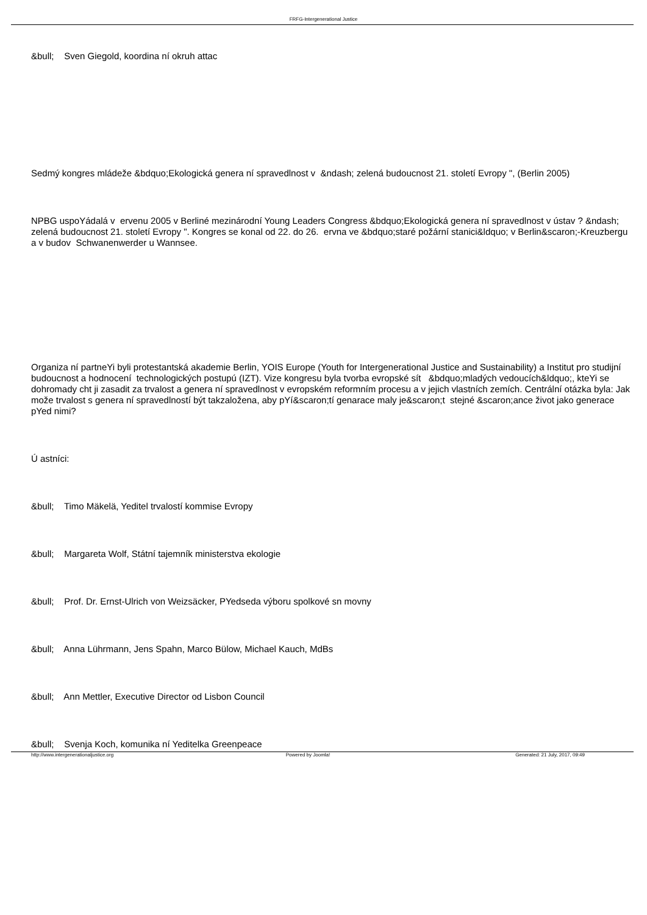FRFG-Intergenerational Justice
&bull; Sven Giegold, koordina ní okruh attac
Sedmý kongres mládeže &bdquo;Ekologická genera ní spravedlnost v &ndash; zelená budoucnost 21. století Evropy ", (Berlin 2005)
NPBG uspoYádalá v ervenu 2005 v Berliné mezinárodní Young Leaders Congress &bdquo;Ekologická genera ní spravedlnost v ústav ? &ndash; zelená budoucnost 21. století Evropy ". Kongres se konal od 22. do 26. ervna ve &bdquo;staré požární stanici&ldquo; v Berlin&scaron;-Kreuzbergu a v budov Schwanenwerder u Wannsee.
Organiza ní partneYi byli protestantská akademie Berlin, YOIS Europe (Youth for Intergenerational Justice and Sustainability) a Institut pro studijní budoucnost a hodnocení technologických postupú (IZT). Vize kongresu byla tvorba evropské sít &bdquo;mladých vedoucích&ldquo;, kteYi se dohromady cht ji zasadit za trvalost a genera ní spravedlnost v evropském reformním procesu a v jejich vlastních zemích. Centrální otázka byla: Jak može trvalost s genera ní spravedlností být takzaložena, aby pYí&scaron;tí genarace maly je&scaron;t stejné &scaron;ance život jako generace pYed nimi?
Ú astníci:
&bull; Timo Mäkelä, Yeditel trvalostí kommise Evropy
&bull; Margareta Wolf, Státní tajemník ministerstva ekologie
&bull; Prof. Dr. Ernst-Ulrich von Weizsäcker, PYedseda výboru spolkové sn movny
&bull; Anna Lührmann, Jens Spahn, Marco Bülow, Michael Kauch, MdBs
&bull; Ann Mettler, Executive Director od Lisbon Council
&bull; Svenja Koch, komunika ní Yeditelka Greenpeace
http://www.intergenerationaljustice.org Powered by Joomla! Generated: 21 July, 2017, 09:49